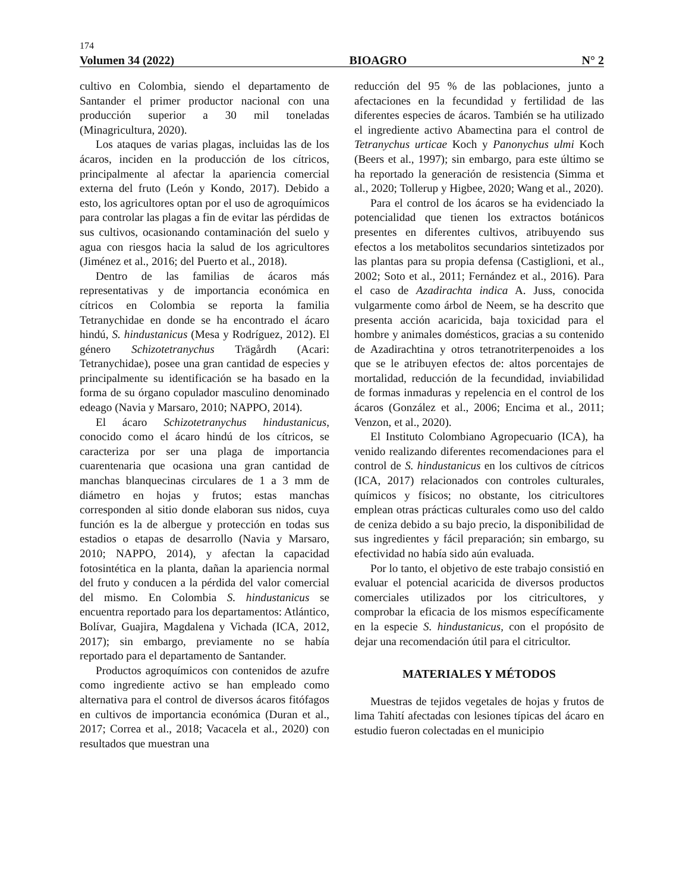174
Volumen 34 (2022) BIOAGRO N° 2
cultivo en Colombia, siendo el departamento de Santander el primer productor nacional con una producción superior a 30 mil toneladas (Minagricultura, 2020).
Los ataques de varias plagas, incluidas las de los ácaros, inciden en la producción de los cítricos, principalmente al afectar la apariencia comercial externa del fruto (León y Kondo, 2017). Debido a esto, los agricultores optan por el uso de agroquímicos para controlar las plagas a fin de evitar las pérdidas de sus cultivos, ocasionando contaminación del suelo y agua con riesgos hacia la salud de los agricultores (Jiménez et al., 2016; del Puerto et al., 2018).
Dentro de las familias de ácaros más representativas y de importancia económica en cítricos en Colombia se reporta la familia Tetranychidae en donde se ha encontrado el ácaro hindú, S. hindustanicus (Mesa y Rodríguez, 2012). El género Schizotetranychus Trägårdh (Acari: Tetranychidae), posee una gran cantidad de especies y principalmente su identificación se ha basado en la forma de su órgano copulador masculino denominado edeago (Navia y Marsaro, 2010; NAPPO, 2014).
El ácaro Schizotetranychus hindustanicus, conocido como el ácaro hindú de los cítricos, se caracteriza por ser una plaga de importancia cuarentenaria que ocasiona una gran cantidad de manchas blanquecinas circulares de 1 a 3 mm de diámetro en hojas y frutos; estas manchas corresponden al sitio donde elaboran sus nidos, cuya función es la de albergue y protección en todas sus estadios o etapas de desarrollo (Navia y Marsaro, 2010; NAPPO, 2014), y afectan la capacidad fotosintética en la planta, dañan la apariencia normal del fruto y conducen a la pérdida del valor comercial del mismo. En Colombia S. hindustanicus se encuentra reportado para los departamentos: Atlántico, Bolívar, Guajira, Magdalena y Vichada (ICA, 2012, 2017); sin embargo, previamente no se había reportado para el departamento de Santander.
Productos agroquímicos con contenidos de azufre como ingrediente activo se han empleado como alternativa para el control de diversos ácaros fitófagos en cultivos de importancia económica (Duran et al., 2017; Correa et al., 2018; Vacacela et al., 2020) con resultados que muestran una
reducción del 95 % de las poblaciones, junto a afectaciones en la fecundidad y fertilidad de las diferentes especies de ácaros. También se ha utilizado el ingrediente activo Abamectina para el control de Tetranychus urticae Koch y Panonychus ulmi Koch (Beers et al., 1997); sin embargo, para este último se ha reportado la generación de resistencia (Simma et al., 2020; Tollerup y Higbee, 2020; Wang et al., 2020).
Para el control de los ácaros se ha evidenciado la potencialidad que tienen los extractos botánicos presentes en diferentes cultivos, atribuyendo sus efectos a los metabolitos secundarios sintetizados por las plantas para su propia defensa (Castiglioni, et al., 2002; Soto et al., 2011; Fernández et al., 2016). Para el caso de Azadirachta indica A. Juss, conocida vulgarmente como árbol de Neem, se ha descrito que presenta acción acaricida, baja toxicidad para el hombre y animales domésticos, gracias a su contenido de Azadirachtina y otros tetranotriterpenoides a los que se le atribuyen efectos de: altos porcentajes de mortalidad, reducción de la fecundidad, inviabilidad de formas inmaduras y repelencia en el control de los ácaros (González et al., 2006; Encima et al., 2011; Venzon, et al., 2020).
El Instituto Colombiano Agropecuario (ICA), ha venido realizando diferentes recomendaciones para el control de S. hindustanicus en los cultivos de cítricos (ICA, 2017) relacionados con controles culturales, químicos y físicos; no obstante, los citricultores emplean otras prácticas culturales como uso del caldo de ceniza debido a su bajo precio, la disponibilidad de sus ingredientes y fácil preparación; sin embargo, su efectividad no había sido aún evaluada.
Por lo tanto, el objetivo de este trabajo consistió en evaluar el potencial acaricida de diversos productos comerciales utilizados por los citricultores, y comprobar la eficacia de los mismos específicamente en la especie S. hindustanicus, con el propósito de dejar una recomendación útil para el citricultor.
MATERIALES Y MÉTODOS
Muestras de tejidos vegetales de hojas y frutos de lima Tahití afectadas con lesiones típicas del ácaro en estudio fueron colectadas en el municipio